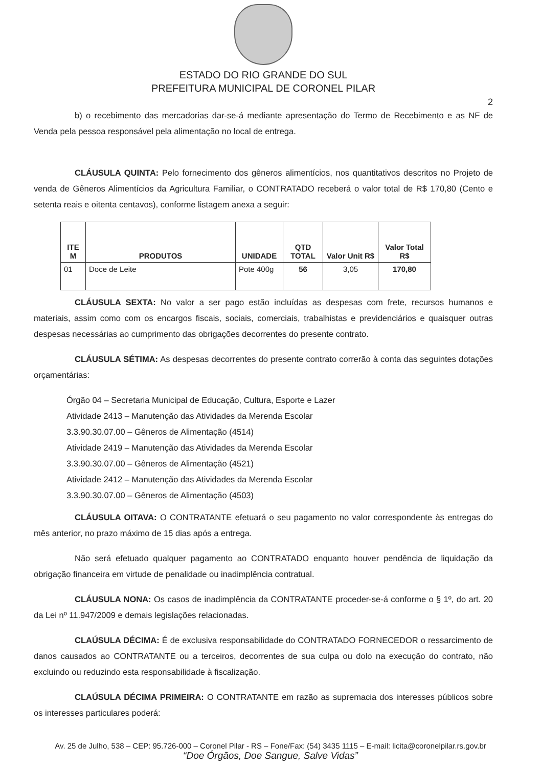ESTADO DO RIO GRANDE DO SUL
PREFEITURA MUNICIPAL DE CORONEL PILAR
2
b) o recebimento das mercadorias dar-se-á mediante apresentação do Termo de Recebimento e as NF de Venda pela pessoa responsável pela alimentação no local de entrega.
CLÁUSULA QUINTA: Pelo fornecimento dos gêneros alimentícios, nos quantitativos descritos no Projeto de venda de Gêneros Alimentícios da Agricultura Familiar, o CONTRATADO receberá o valor total de R$ 170,80 (Cento e setenta reais e oitenta centavos), conforme listagem anexa a seguir:
| ITE M | PRODUTOS | UNIDADE | QTD TOTAL | Valor Unit R$ | Valor Total R$ |
| --- | --- | --- | --- | --- | --- |
| 01 | Doce de Leite | Pote 400g | 56 | 3,05 | 170,80 |
CLÁUSULA SEXTA: No valor a ser pago estão incluídas as despesas com frete, recursos humanos e materiais, assim como com os encargos fiscais, sociais, comerciais, trabalhistas e previdenciários e quaisquer outras despesas necessárias ao cumprimento das obrigações decorrentes do presente contrato.
CLÁUSULA SÉTIMA: As despesas decorrentes do presente contrato correrão à conta das seguintes dotações orçamentárias:
Órgão 04 – Secretaria Municipal de Educação, Cultura, Esporte e Lazer
Atividade 2413 – Manutenção das Atividades da Merenda Escolar
3.3.90.30.07.00 – Gêneros de Alimentação (4514)
Atividade 2419 – Manutenção das Atividades da Merenda Escolar
3.3.90.30.07.00 – Gêneros de Alimentação (4521)
Atividade 2412 – Manutenção das Atividades da Merenda Escolar
3.3.90.30.07.00 – Gêneros de Alimentação (4503)
CLÁUSULA OITAVA: O CONTRATANTE efetuará o seu pagamento no valor correspondente às entregas do mês anterior, no prazo máximo de 15 dias após a entrega.
Não será efetuado qualquer pagamento ao CONTRATADO enquanto houver pendência de liquidação da obrigação financeira em virtude de penalidade ou inadimplência contratual.
CLÁUSULA NONA: Os casos de inadimplência da CONTRATANTE proceder-se-á conforme o § 1º, do art. 20 da Lei nº 11.947/2009 e demais legislações relacionadas.
CLAÚSULA DÉCIMA: É de exclusiva responsabilidade do CONTRATADO FORNECEDOR o ressarcimento de danos causados ao CONTRATANTE ou a terceiros, decorrentes de sua culpa ou dolo na execução do contrato, não excluindo ou reduzindo esta responsabilidade à fiscalização.
CLAÚSULA DÉCIMA PRIMEIRA: O CONTRATANTE em razão as supremacia dos interesses públicos sobre os interesses particulares poderá:
Av. 25 de Julho, 538 – CEP: 95.726-000 – Coronel Pilar - RS – Fone/Fax: (54) 3435 1115 – E-mail: licita@coronelpilar.rs.gov.br
“Doe Órgãos, Doe Sangue, Salve Vidas”